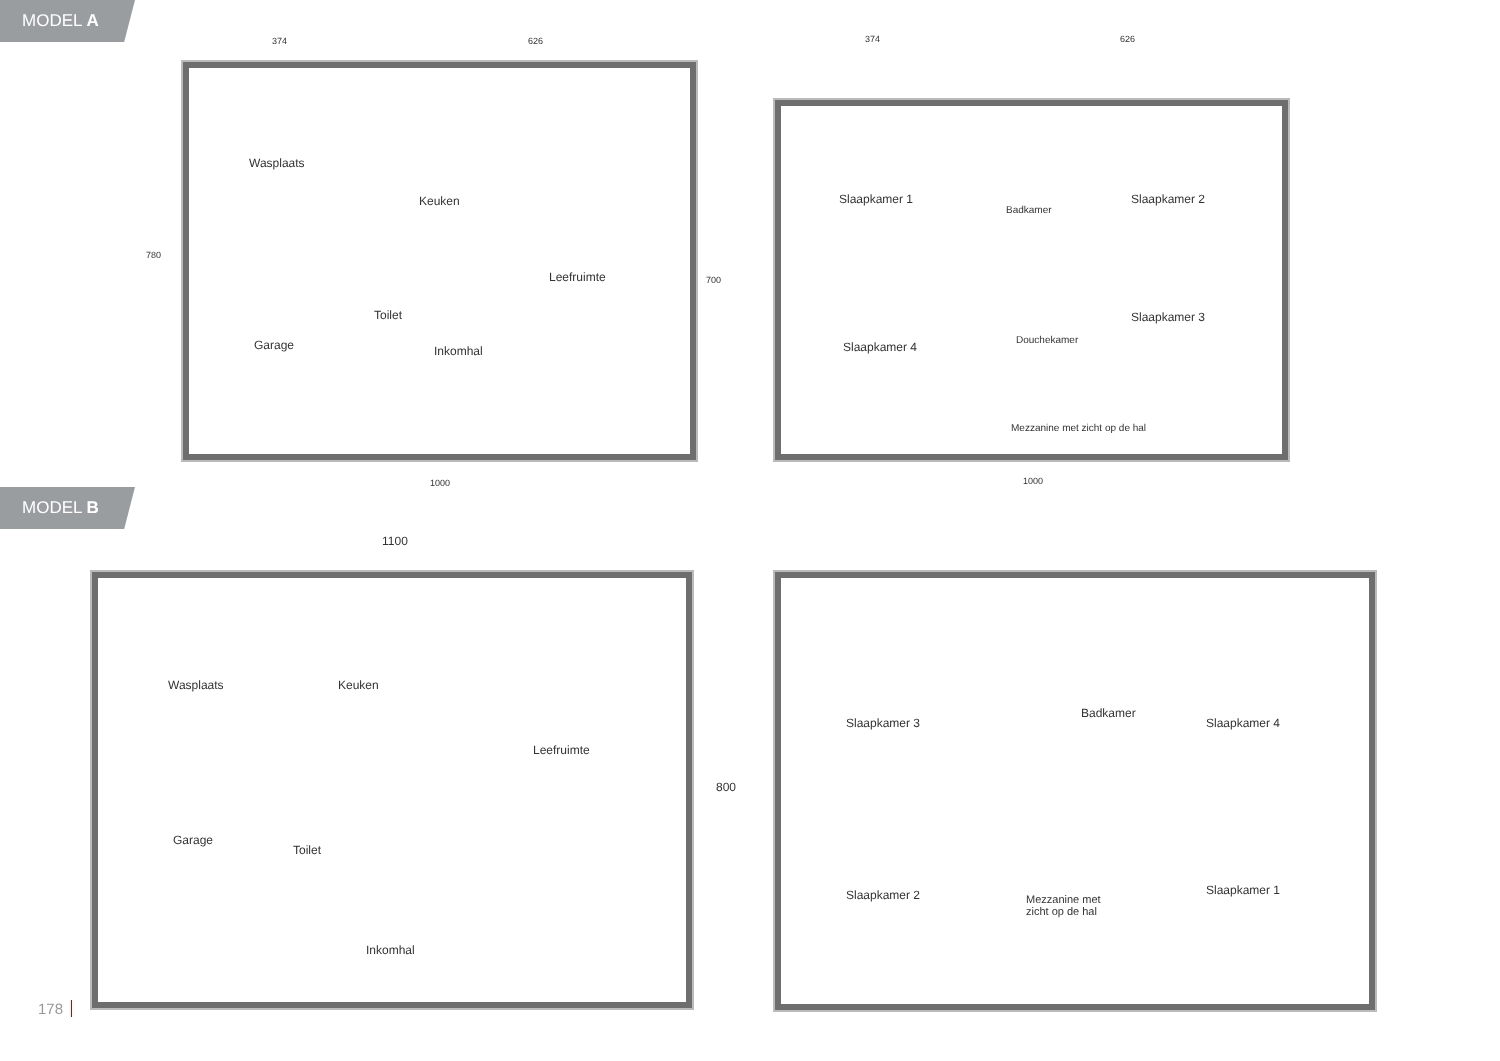MODEL A
Wasplaats
Garage
Keuken
Leefruimte
Toilet
Inkomhal
374 626
1000
780
700
Slaapkamer 1
Badkamer
Slaapkamer 2
Slaapkamer 3
Slaapkamer 4
Douchekamer
Mezzanine met zicht op de hal
374 626
1000
MODEL B
1100
Wasplaats
Garage
Keuken
Leefruimte
Toilet
Inkomhal
800
Slaapkamer 3
Badkamer
Slaapkamer 4
Slaapkamer 2 Mezzanine met
zicht op de hal
Slaapkamer 1
178